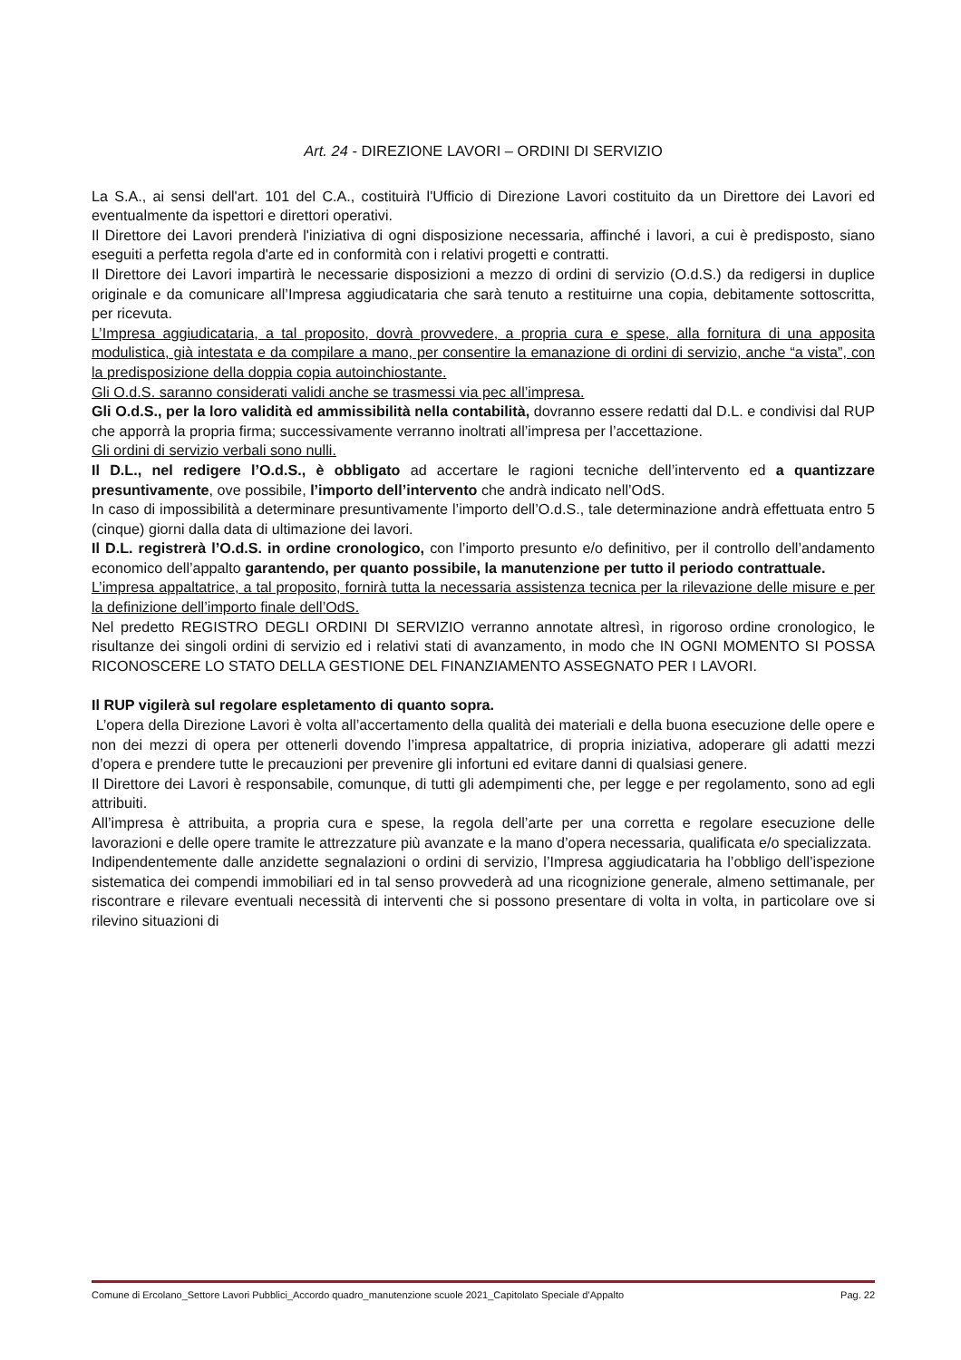Art. 24 - DIREZIONE LAVORI – ORDINI DI SERVIZIO
La S.A., ai sensi dell'art. 101 del C.A., costituirà l'Ufficio di Direzione Lavori costituito da un Direttore dei Lavori ed eventualmente da ispettori e direttori operativi.
Il Direttore dei Lavori prenderà l'iniziativa di ogni disposizione necessaria, affinché i lavori, a cui è predisposto, siano eseguiti a perfetta regola d'arte ed in conformità con i relativi progetti e contratti.
Il Direttore dei Lavori impartirà le necessarie disposizioni a mezzo di ordini di servizio (O.d.S.) da redigersi in duplice originale e da comunicare all’Impresa aggiudicataria che sarà tenuto a restituirne una copia, debitamente sottoscritta, per ricevuta.
L’Impresa aggiudicataria, a tal proposito, dovrà provvedere, a propria cura e spese, alla fornitura di una apposita modulistica, già intestata e da compilare a mano, per consentire la emanazione di ordini di servizio, anche “a vista”, con la predisposizione della doppia copia autoinchiostante.
Gli O.d.S. saranno considerati validi anche se trasmessi via pec all’impresa.
Gli O.d.S., per la loro validità ed ammissibilità nella contabilità, dovranno essere redatti dal D.L. e condivisi dal RUP che apporrà la propria firma; successivamente verranno inoltrati all’impresa per l’accettazione.
Gli ordini di servizio verbali sono nulli.
Il D.L., nel redigere l’O.d.S., è obbligato ad accertare le ragioni tecniche dell’intervento ed a quantizzare presuntivamente, ove possibile, l’importo dell’intervento che andrà indicato nell’OdS.
In caso di impossibilità a determinare presuntivamente l’importo dell’O.d.S., tale determinazione andrà effettuata entro 5 (cinque) giorni dalla data di ultimazione dei lavori.
Il D.L. registrerà l’O.d.S. in ordine cronologico, con l’importo presunto e/o definitivo, per il controllo dell’andamento economico dell’appalto garantendo, per quanto possibile, la manutenzione per tutto il periodo contrattuale.
L’impresa appaltatrice, a tal proposito, fornirà tutta la necessaria assistenza tecnica per la rilevazione delle misure e per la definizione dell’importo finale dell’OdS.
Nel predetto REGISTRO DEGLI ORDINI DI SERVIZIO verranno annotate altresì, in rigoroso ordine cronologico, le risultanze dei singoli ordini di servizio ed i relativi stati di avanzamento, in modo che IN OGNI MOMENTO SI POSSA RICONOSCERE LO STATO DELLA GESTIONE DEL FINANZIAMENTO ASSEGNATO PER I LAVORI.
Il RUP vigilerà sul regolare espletamento di quanto sopra.
L’opera della Direzione Lavori è volta all’accertamento della qualità dei materiali e della buona esecuzione delle opere e non dei mezzi di opera per ottenerli dovendo l’impresa appaltatrice, di propria iniziativa, adoperare gli adatti mezzi d’opera e prendere tutte le precauzioni per prevenire gli infortuni ed evitare danni di qualsiasi genere.
Il Direttore dei Lavori è responsabile, comunque, di tutti gli adempimenti che, per legge e per regolamento, sono ad egli attribuiti.
All’impresa è attribuita, a propria cura e spese, la regola dell’arte per una corretta e regolare esecuzione delle lavorazioni e delle opere tramite le attrezzature più avanzate e la mano d’opera necessaria, qualificata e/o specializzata.
Indipendentemente dalle anzidette segnalazioni o ordini di servizio, l’Impresa aggiudicataria ha l’obbligo dell’ispezione sistematica dei compendi immobiliari ed in tal senso provvederà ad una ricognizione generale, almeno settimanale, per riscontrare e rilevare eventuali necessità di interventi che si possono presentare di volta in volta, in particolare ove si rilevino situazioni di
Comune di Ercolano_Settore Lavori Pubblici_Accordo quadro_manutenzione scuole 2021_Capitolato Speciale d’Appalto Pag. 22